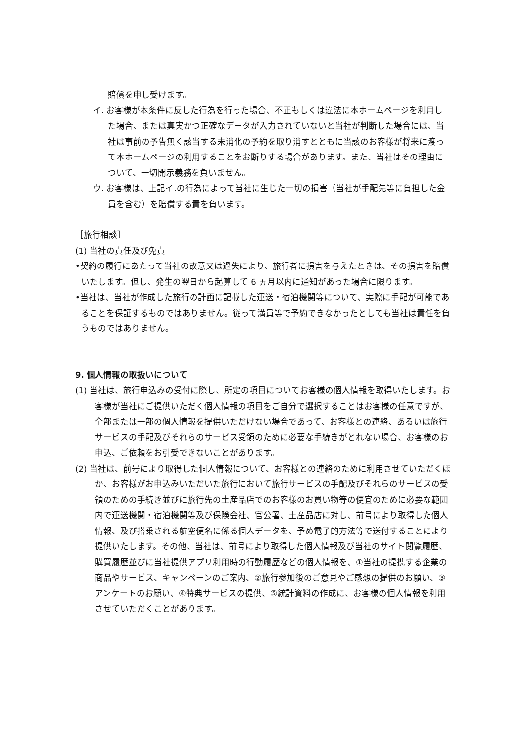賠償を申し受けます。
イ. お客様が本条件に反した行為を行った場合、不正もしくは違法に本ホームページを利用した場合、または真実かつ正確なデータが入力されていないと当社が判断した場合には、当社は事前の予告無く該当する未消化の予約を取り消すとともに当該のお客様が将来に渡って本ホームページの利用することをお断りする場合があります。また、当社はその理由について、一切開示義務を負いません。
ウ. お客様は、上記イ.の行為によって当社に生じた一切の損害（当社が手配先等に負担した金員を含む）を賠償する責を負います。
［旅行相談］
(1) 当社の責任及び免責
•契約の履行にあたって当社の故意又は過失により、旅行者に損害を与えたときは、その損害を賠償いたします。但し、発生の翌日から起算して 6 ヵ月以内に通知があった場合に限ります。
•当社は、当社が作成した旅行の計画に記載した運送・宿泊機関等について、実際に手配が可能であることを保証するものではありません。従って満員等で予約できなかったとしても当社は責任を負うものではありません。
9. 個人情報の取扱いについて
(1) 当社は、旅行申込みの受付に際し、所定の項目についてお客様の個人情報を取得いたします。お客様が当社にご提供いただく個人情報の項目をご自分で選択することはお客様の任意ですが、全部または一部の個人情報を提供いただけない場合であって、お客様との連絡、あるいは旅行サービスの手配及びそれらのサービス受領のために必要な手続きがとれない場合、お客様のお申込、ご依頼をお引受できないことがあります。
(2) 当社は、前号により取得した個人情報について、お客様との連絡のために利用させていただくほか、お客様がお申込みいただいた旅行において旅行サービスの手配及びそれらのサービスの受領のための手続き並びに旅行先の土産品店でのお客様のお買い物等の便宜のために必要な範囲内で運送機関・宿泊機関等及び保険会社、官公署、土産品店に対し、前号により取得した個人情報、及び搭乗される航空便名に係る個人データを、予め電子的方法等で送付することにより提供いたします。その他、当社は、前号により取得した個人情報及び当社のサイト閲覧履歴、購買履歴並びに当社提供アプリ利用時の行動履歴などの個人情報を、①当社の提携する企業の商品やサービス、キャンペーンのご案内、②旅行参加後のご意見やご感想の提供のお願い、③アンケートのお願い、④特典サービスの提供、⑤統計資料の作成に、お客様の個人情報を利用させていただくことがあります。